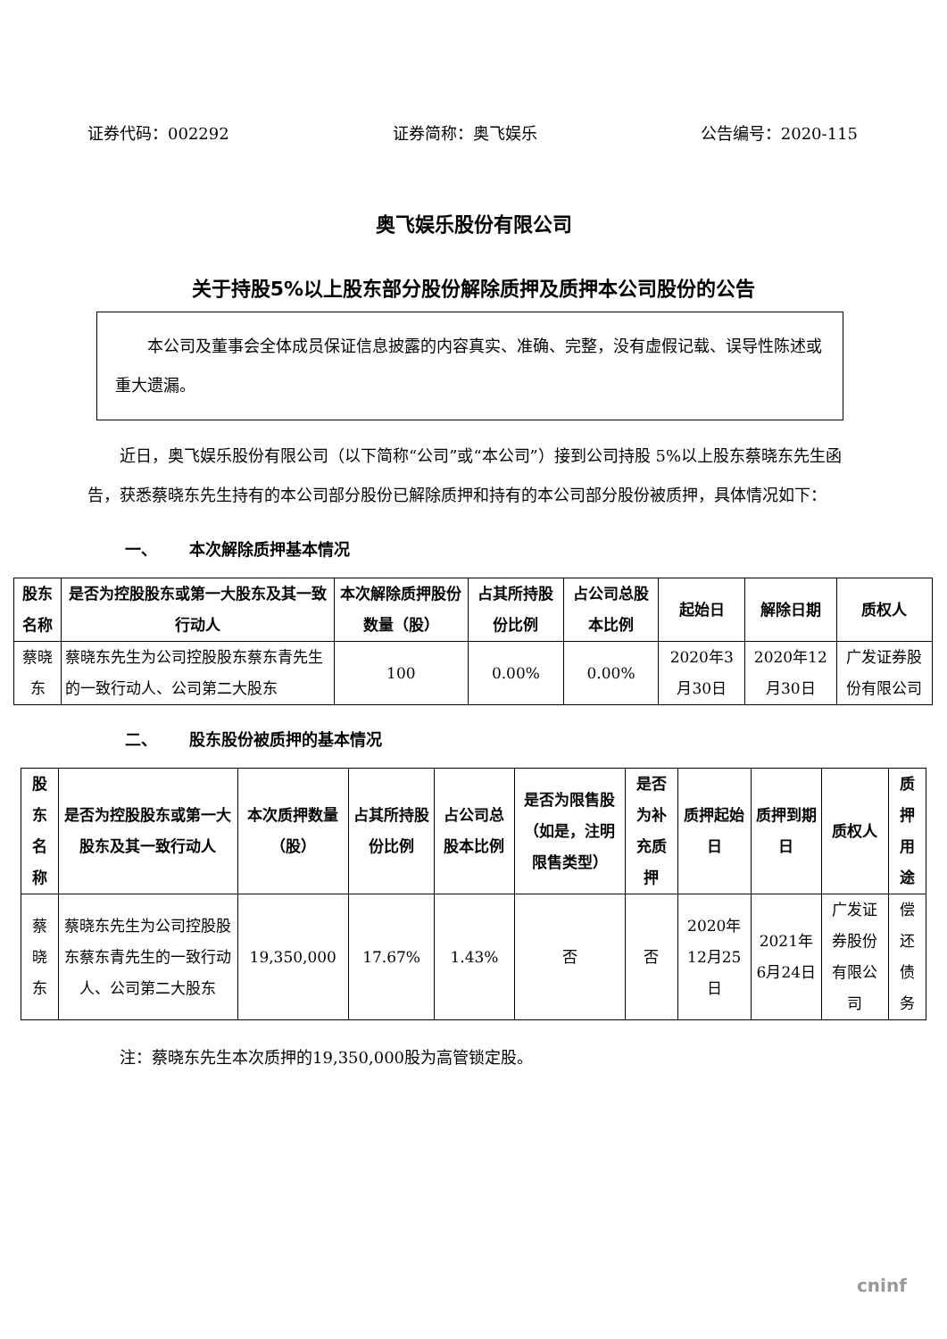证券代码：002292 证券简称：奥飞娱乐 公告编号：2020-115
奥飞娱乐股份有限公司
关于持股5%以上股东部分股份解除质押及质押本公司股份的公告
  本公司及董事会全体成员保证信息披露的内容真实、准确、完整，没有虚假记载、误导性陈述或重大遗漏。
  近日，奥飞娱乐股份有限公司（以下简称“公司”或“本公司”）接到公司持股 5%以上股东蔡晓东先生函告，获悉蔡晓东先生持有的本公司部分股份已解除质押和持有的本公司部分股份被质押，具体情况如下：
一、  本次解除质押基本情况
| 股东名称 | 是否为控股股东或第一大股东及其一致行动人 | 本次解除质押股份数量（股） | 占其所持股份比例 | 占公司总股本比例 | 起始日 | 解除日期 | 质权人 |
| --- | --- | --- | --- | --- | --- | --- | --- |
| 蔡晓东 | 蔡晓东先生为公司控股股东蔡东青先生的一致行动人、公司第二大股东 | 100 | 0.00% | 0.00% | 2020年3月30日 | 2020年12月30日 | 广发证券股份有限公司 |
二、  股东股份被质押的基本情况
| 股东名称 | 是否为控股股东或第一大股东及其一致行动人 | 本次质押数量（股） | 占其所持股份比例 | 占公司总股本比例 | 是否为限售股（如是，注明限售类型） | 是否为补充质押 | 质押起始日 | 质押到期日 | 质权人 | 质押用途 |
| --- | --- | --- | --- | --- | --- | --- | --- | --- | --- | --- |
| 蔡晓东 | 蔡晓东先生为公司控股股东蔡东青先生的一致行动人、公司第二大股东 | 19,350,000 | 17.67% | 1.43% | 否 | 否 | 2020年12月25日 | 2021年6月24日 | 广发证券股份有限公司 | 偿还债务 |
注：蔡晓东先生本次质押的19,350,000股为高管锁定股。
cninf